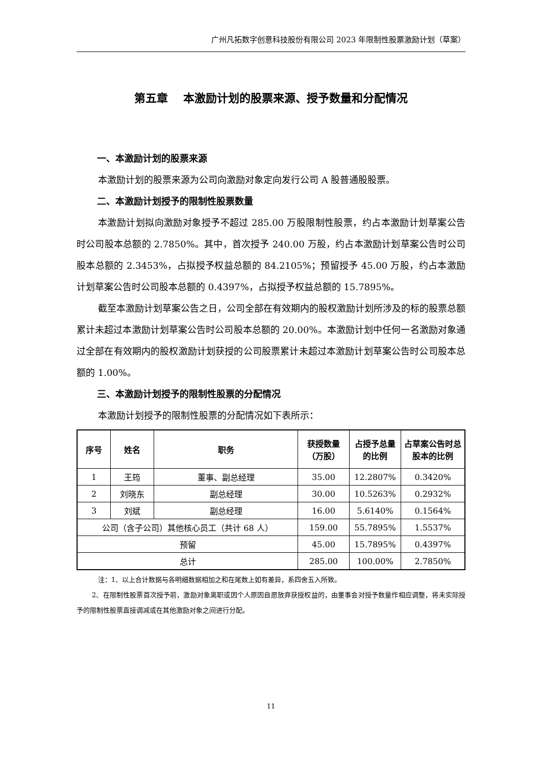广州凡拓数字创意科技股份有限公司 2023 年限制性股票激励计划（草案）
第五章　 本激励计划的股票来源、授予数量和分配情况
一、本激励计划的股票来源
本激励计划的股票来源为公司向激励对象定向发行公司 A 股普通股股票。
二、本激励计划授予的限制性股票数量
本激励计划拟向激励对象授予不超过 285.00 万股限制性股票，约占本激励计划草案公告时公司股本总额的 2.7850%。其中，首次授予 240.00 万股，约占本激励计划草案公告时公司股本总额的 2.3453%，占拟授予权益总额的 84.2105%；预留授予 45.00 万股，约占本激励计划草案公告时公司股本总额的 0.4397%，占拟授予权益总额的 15.7895%。
截至本激励计划草案公告之日，公司全部在有效期内的股权激励计划所涉及的标的股票总额累计未超过本激励计划草案公告时公司股本总额的 20.00%。本激励计划中任何一名激励对象通过全部在有效期内的股权激励计划获授的公司股票累计未超过本激励计划草案公告时公司股本总额的 1.00%。
三、本激励计划授予的限制性股票的分配情况
本激励计划授予的限制性股票的分配情况如下表所示：
| 序号 | 姓名 | 职务 | 获授数量（万股） | 占授予总量的比例 | 占草案公告时总股本的比例 |
| --- | --- | --- | --- | --- | --- |
| 1 | 王筠 | 董事、副总经理 | 35.00 | 12.2807% | 0.3420% |
| 2 | 刘晓东 | 副总经理 | 30.00 | 10.5263% | 0.2932% |
| 3 | 刘斌 | 副总经理 | 16.00 | 5.6140% | 0.1564% |
| 公司（含子公司）其他核心员工（共计 68 人） | | | 159.00 | 55.7895% | 1.5537% |
| 预留 | | | 45.00 | 15.7895% | 0.4397% |
| 总计 | | | 285.00 | 100.00% | 2.7850% |
注：1、以上合计数据与各明细数据相加之和在尾数上如有差异，系四舍五入所致。
2、在限制性股票首次授予前，激励对象离职或因个人原因自愿放弃获授权益的，由董事会对授予数量作相应调整，将未实际授予的限制性股票直接调减或在其他激励对象之间进行分配。
11